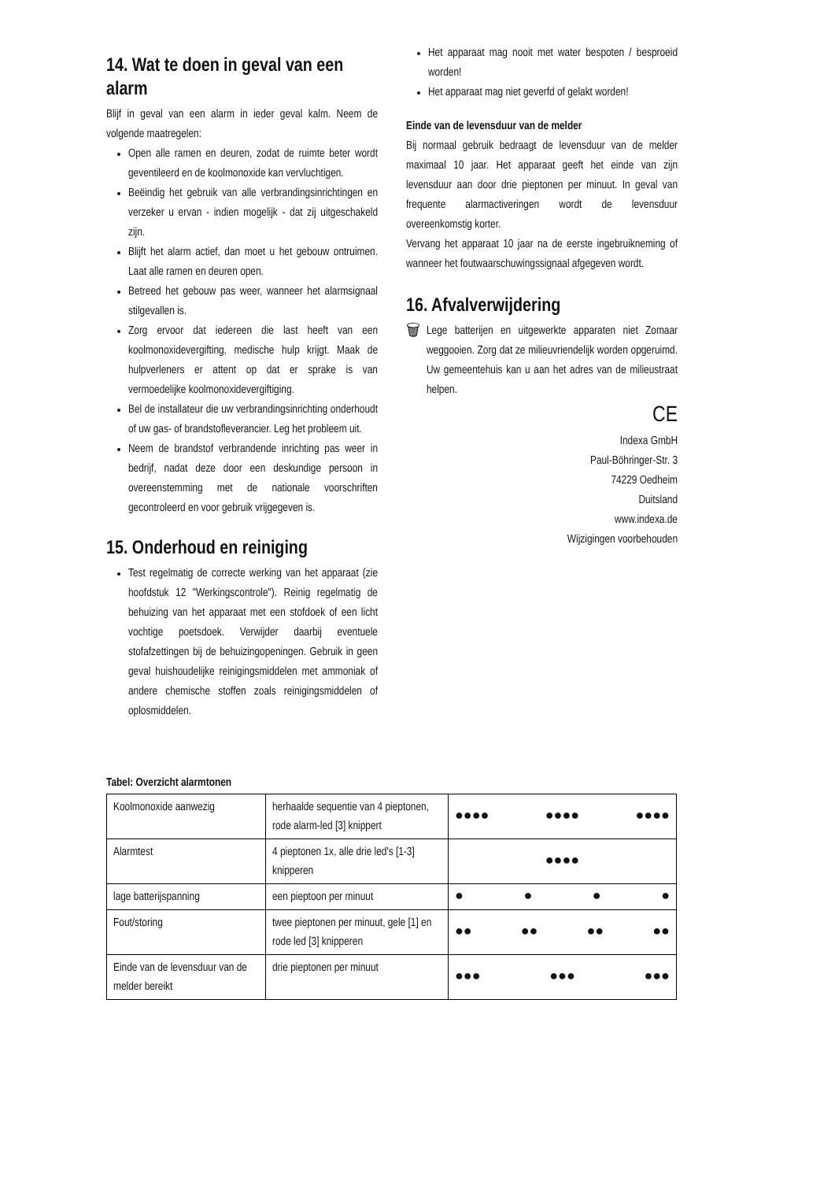14. Wat te doen in geval van een alarm
Blijf in geval van een alarm in ieder geval kalm. Neem de volgende maatregelen:
Open alle ramen en deuren, zodat de ruimte beter wordt geventileerd en de koolmonoxide kan vervluchtigen.
Beëindig het gebruik van alle verbrandingsinrichtingen en verzeker u ervan - indien mogelijk - dat zij uitgeschakeld zijn.
Blijft het alarm actief, dan moet u het gebouw ontruimen. Laat alle ramen en deuren open.
Betreed het gebouw pas weer, wanneer het alarmsignaal stilgevallen is.
Zorg ervoor dat iedereen die last heeft van een koolmonoxidevergifting, medische hulp krijgt. Maak de hulpverleners er attent op dat er sprake is van vermoedelijke koolmonoxidevergiftiging.
Bel de installateur die uw verbrandingsinrichting onderhoudt of uw gas- of brandstofleverancier. Leg het probleem uit.
Neem de brandstof verbrandende inrichting pas weer in bedrijf, nadat deze door een deskundige persoon in overeenstemming met de nationale voorschriften gecontroleerd en voor gebruik vrijgegeven is.
15. Onderhoud en reiniging
Test regelmatig de correcte werking van het apparaat (zie hoofdstuk 12 "Werkingscontrole"). Reinig regelmatig de behuizing van het apparaat met een stofdoek of een licht vochtige poetsdoek. Verwijder daarbij eventuele stofafzettingen bij de behuizingopeningen. Gebruik in geen geval huishoudelijke reinigingsmiddelen met ammoniak of andere chemische stoffen zoals reinigingsmiddelen of oplosmiddelen.
Het apparaat mag nooit met water bespoten / besproeid worden!
Het apparaat mag niet geverfd of gelakt worden!
Einde van de levensduur van de melder
Bij normaal gebruik bedraagt de levensduur van de melder maximaal 10 jaar. Het apparaat geeft het einde van zijn levensduur aan door drie pieptonen per minuut. In geval van frequente alarmactiveringen wordt de levensduur overeenkomstig korter.
Vervang het apparaat 10 jaar na de eerste ingebruikneming of wanneer het foutwaarschuwingssignaal afgegeven wordt.
16. Afvalverwijdering
🗑
Lege batterijen en uitgewerkte apparaten niet Zomaar weggooien. Zorg dat ze milieuvriendelijk worden opgeruimd. Uw gemeentehuis kan u aan het adres van de milieustraat helpen.
CE
Indexa GmbH
Paul-Böhringer-Str. 3
74229 Oedheim
Duitsland
www.indexa.de
Wijzigingen voorbehouden
Tabel: Overzicht alarmtonen
| Koolmonoxide aanwezig | herhaalde sequentie van 4 pieptonen, rode alarm-led [3] knippert | ●●●● ●●●● ●●●● |
| Alarmtest | 4 pieptonen 1x, alle drie led's [1-3] knipperen | ●●●● |
| lage batterijspanning | een pieptoon per minuut | ● ● ● ● |
| Fout/storing | twee pieptonen per minuut, gele [1] en rode led [3] knipperen | ●● ●● ●● ●● |
| Einde van de levensduur van de melder bereikt | drie pieptonen per minuut | ●●● ●●● ●●● |